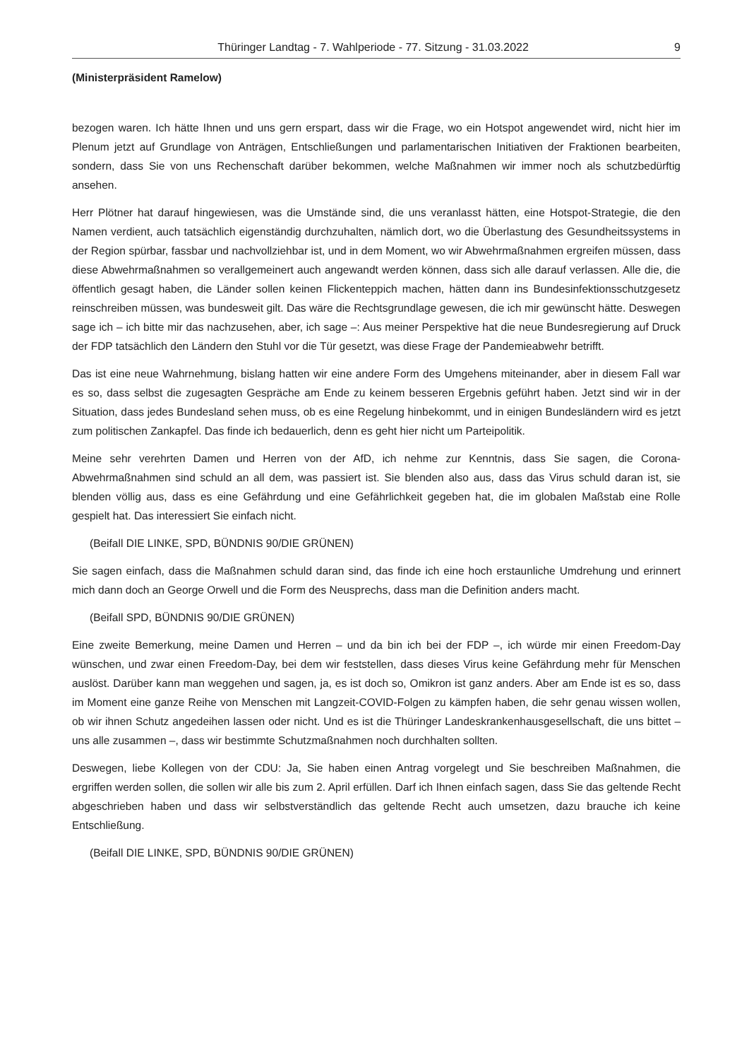Thüringer Landtag - 7. Wahlperiode - 77. Sitzung - 31.03.2022 9
(Ministerpräsident Ramelow)
bezogen waren. Ich hätte Ihnen und uns gern erspart, dass wir die Frage, wo ein Hotspot angewendet wird, nicht hier im Plenum jetzt auf Grundlage von Anträgen, Entschließungen und parlamentarischen Initiativen der Fraktionen bearbeiten, sondern, dass Sie von uns Rechenschaft darüber bekommen, welche Maßnahmen wir immer noch als schutzbedürftig ansehen.
Herr Plötner hat darauf hingewiesen, was die Umstände sind, die uns veranlasst hätten, eine Hotspot-Strategie, die den Namen verdient, auch tatsächlich eigenständig durchzuhalten, nämlich dort, wo die Überlastung des Gesundheitssystems in der Region spürbar, fassbar und nachvollziehbar ist, und in dem Moment, wo wir Abwehrmaßnahmen ergreifen müssen, dass diese Abwehrmaßnahmen so verallgemeinert auch angewandt werden können, dass sich alle darauf verlassen. Alle die, die öffentlich gesagt haben, die Länder sollen keinen Flickenteppich machen, hätten dann ins Bundesinfektionsschutzgesetz reinschreiben müssen, was bundesweit gilt. Das wäre die Rechtsgrundlage gewesen, die ich mir gewünscht hätte. Deswegen sage ich – ich bitte mir das nachzusehen, aber, ich sage –: Aus meiner Perspektive hat die neue Bundesregierung auf Druck der FDP tatsächlich den Ländern den Stuhl vor die Tür gesetzt, was diese Frage der Pandemieabwehr betrifft.
Das ist eine neue Wahrnehmung, bislang hatten wir eine andere Form des Umgehens miteinander, aber in diesem Fall war es so, dass selbst die zugesagten Gespräche am Ende zu keinem besseren Ergebnis geführt haben. Jetzt sind wir in der Situation, dass jedes Bundesland sehen muss, ob es eine Regelung hinbekommt, und in einigen Bundesländern wird es jetzt zum politischen Zankapfel. Das finde ich bedauerlich, denn es geht hier nicht um Parteipolitik.
Meine sehr verehrten Damen und Herren von der AfD, ich nehme zur Kenntnis, dass Sie sagen, die Corona-Abwehrmaßnahmen sind schuld an all dem, was passiert ist. Sie blenden also aus, dass das Virus schuld daran ist, sie blenden völlig aus, dass es eine Gefährdung und eine Gefährlichkeit gegeben hat, die im globalen Maßstab eine Rolle gespielt hat. Das interessiert Sie einfach nicht.
(Beifall DIE LINKE, SPD, BÜNDNIS 90/DIE GRÜNEN)
Sie sagen einfach, dass die Maßnahmen schuld daran sind, das finde ich eine hoch erstaunliche Umdrehung und erinnert mich dann doch an George Orwell und die Form des Neusprechs, dass man die Definition anders macht.
(Beifall SPD, BÜNDNIS 90/DIE GRÜNEN)
Eine zweite Bemerkung, meine Damen und Herren – und da bin ich bei der FDP –, ich würde mir einen Freedom-Day wünschen, und zwar einen Freedom-Day, bei dem wir feststellen, dass dieses Virus keine Gefährdung mehr für Menschen auslöst. Darüber kann man weggehen und sagen, ja, es ist doch so, Omikron ist ganz anders. Aber am Ende ist es so, dass im Moment eine ganze Reihe von Menschen mit Langzeit-COVID-Folgen zu kämpfen haben, die sehr genau wissen wollen, ob wir ihnen Schutz angedeihen lassen oder nicht. Und es ist die Thüringer Landeskrankenhausgesellschaft, die uns bittet – uns alle zusammen –, dass wir bestimmte Schutzmaßnahmen noch durchhalten sollten.
Deswegen, liebe Kollegen von der CDU: Ja, Sie haben einen Antrag vorgelegt und Sie beschreiben Maßnahmen, die ergriffen werden sollen, die sollen wir alle bis zum 2. April erfüllen. Darf ich Ihnen einfach sagen, dass Sie das geltende Recht abgeschrieben haben und dass wir selbstverständlich das geltende Recht auch umsetzen, dazu brauche ich keine Entschließung.
(Beifall DIE LINKE, SPD, BÜNDNIS 90/DIE GRÜNEN)